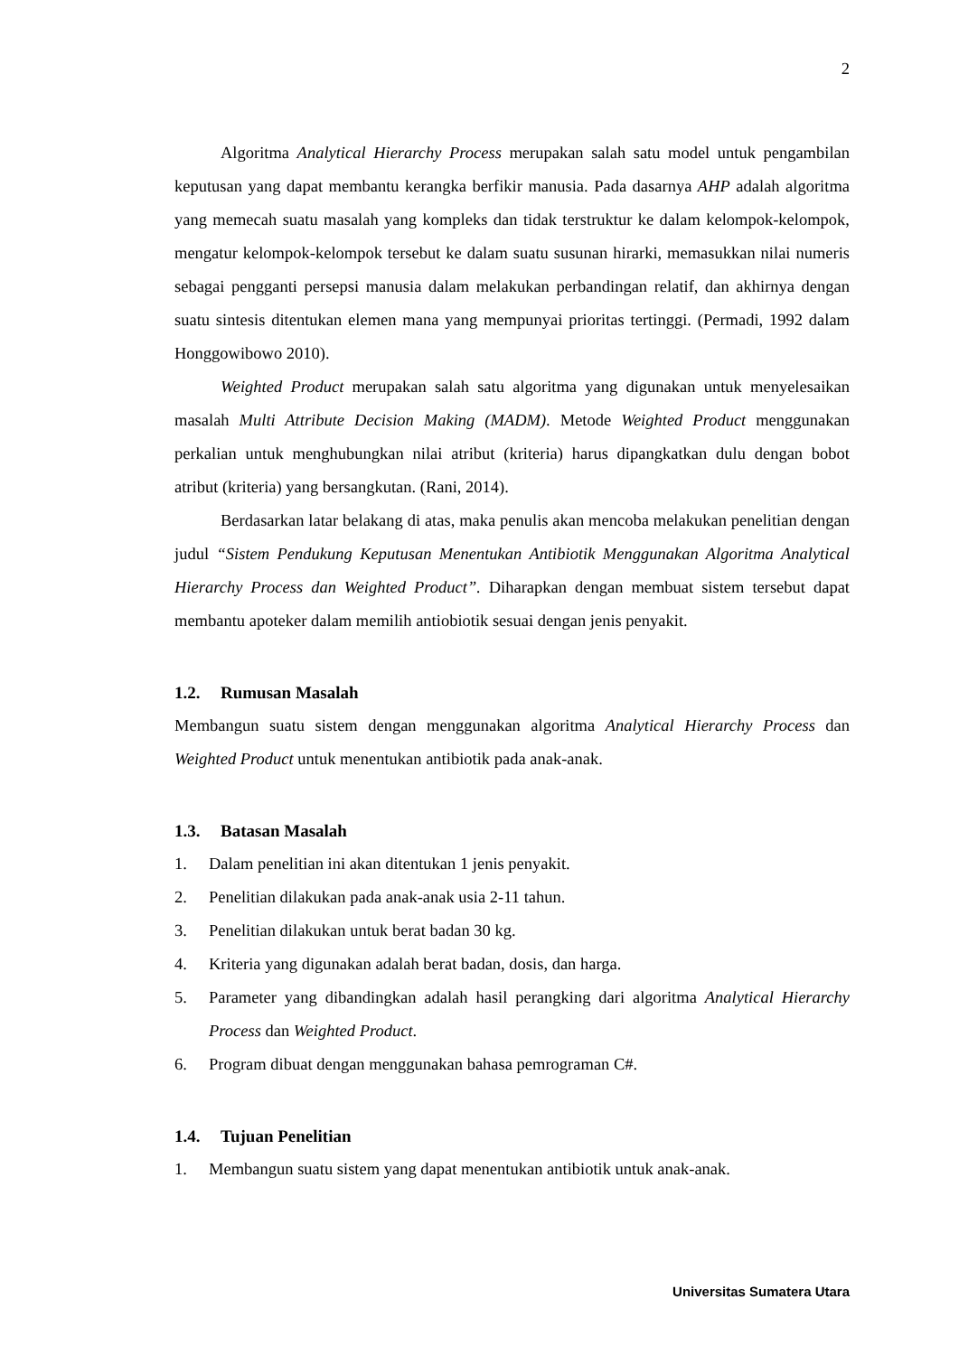2
Algoritma Analytical Hierarchy Process merupakan salah satu model untuk pengambilan keputusan yang dapat membantu kerangka berfikir manusia. Pada dasarnya AHP adalah algoritma yang memecah suatu masalah yang kompleks dan tidak terstruktur ke dalam kelompok-kelompok, mengatur kelompok-kelompok tersebut ke dalam suatu susunan hirarki, memasukkan nilai numeris sebagai pengganti persepsi manusia dalam melakukan perbandingan relatif, dan akhirnya dengan suatu sintesis ditentukan elemen mana yang mempunyai prioritas tertinggi. (Permadi, 1992 dalam Honggowibowo 2010).
Weighted Product merupakan salah satu algoritma yang digunakan untuk menyelesaikan masalah Multi Attribute Decision Making (MADM). Metode Weighted Product menggunakan perkalian untuk menghubungkan nilai atribut (kriteria) harus dipangkatkan dulu dengan bobot atribut (kriteria) yang bersangkutan. (Rani, 2014).
Berdasarkan latar belakang di atas, maka penulis akan mencoba melakukan penelitian dengan judul “Sistem Pendukung Keputusan Menentukan Antibiotik Menggunakan Algoritma Analytical Hierarchy Process dan Weighted Product”. Diharapkan dengan membuat sistem tersebut dapat membantu apoteker dalam memilih antiobiotik sesuai dengan jenis penyakit.
1.2. Rumusan Masalah
Membangun suatu sistem dengan menggunakan algoritma Analytical Hierarchy Process dan Weighted Product untuk menentukan antibiotik pada anak-anak.
1.3. Batasan Masalah
1. Dalam penelitian ini akan ditentukan 1 jenis penyakit.
2. Penelitian dilakukan pada anak-anak usia 2-11 tahun.
3. Penelitian dilakukan untuk berat badan 30 kg.
4. Kriteria yang digunakan adalah berat badan, dosis, dan harga.
5. Parameter yang dibandingkan adalah hasil perangking dari algoritma Analytical Hierarchy Process dan Weighted Product.
6. Program dibuat dengan menggunakan bahasa pemrograman C#.
1.4. Tujuan Penelitian
1. Membangun suatu sistem yang dapat menentukan antibiotik untuk anak-anak.
Universitas Sumatera Utara